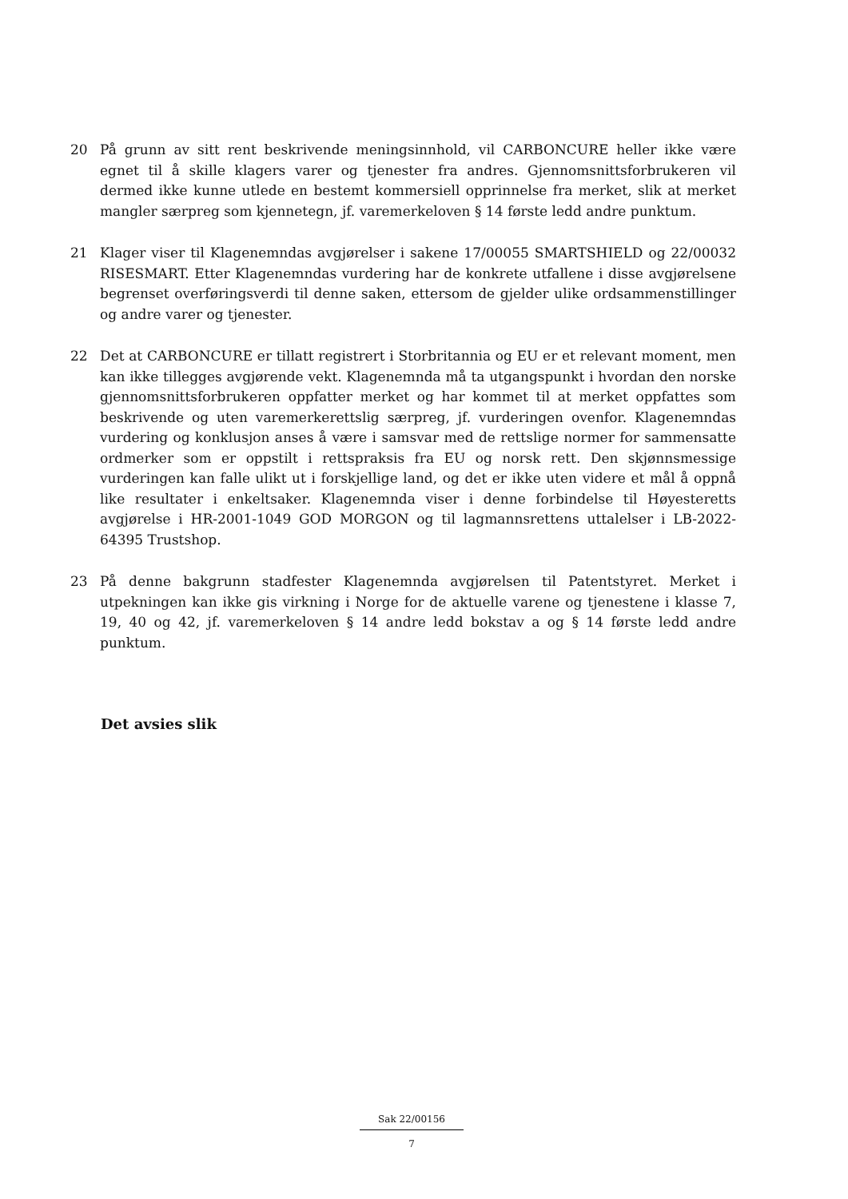20 På grunn av sitt rent beskrivende meningsinnhold, vil CARBONCURE heller ikke være egnet til å skille klagers varer og tjenester fra andres. Gjennomsnittsforbrukeren vil dermed ikke kunne utlede en bestemt kommersiell opprinnelse fra merket, slik at merket mangler særpreg som kjennetegn, jf. varemerkeloven § 14 første ledd andre punktum.
21 Klager viser til Klagenemndas avgjørelser i sakene 17/00055 SMARTSHIELD og 22/00032 RISESMART. Etter Klagenemndas vurdering har de konkrete utfallene i disse avgjørelsene begrenset overføringsverdi til denne saken, ettersom de gjelder ulike ordsammenstillinger og andre varer og tjenester.
22 Det at CARBONCURE er tillatt registrert i Storbritannia og EU er et relevant moment, men kan ikke tillegges avgjørende vekt. Klagenemnda må ta utgangspunkt i hvordan den norske gjennomsnittsforbrukeren oppfatter merket og har kommet til at merket oppfattes som beskrivende og uten varemerkerettslig særpreg, jf. vurderingen ovenfor. Klagenemndas vurdering og konklusjon anses å være i samsvar med de rettslige normer for sammensatte ordmerker som er oppstilt i rettspraksis fra EU og norsk rett. Den skjønnsmessige vurderingen kan falle ulikt ut i forskjellige land, og det er ikke uten videre et mål å oppnå like resultater i enkeltsaker. Klagenemnda viser i denne forbindelse til Høyesteretts avgjørelse i HR-2001-1049 GOD MORGON og til lagmannsrettens uttalelser i LB-2022-64395 Trustshop.
23 På denne bakgrunn stadfester Klagenemnda avgjørelsen til Patentstyret. Merket i utpekningen kan ikke gis virkning i Norge for de aktuelle varene og tjenestene i klasse 7, 19, 40 og 42, jf. varemerkeloven § 14 andre ledd bokstav a og § 14 første ledd andre punktum.
Det avsies slik
Sak 22/00156
7